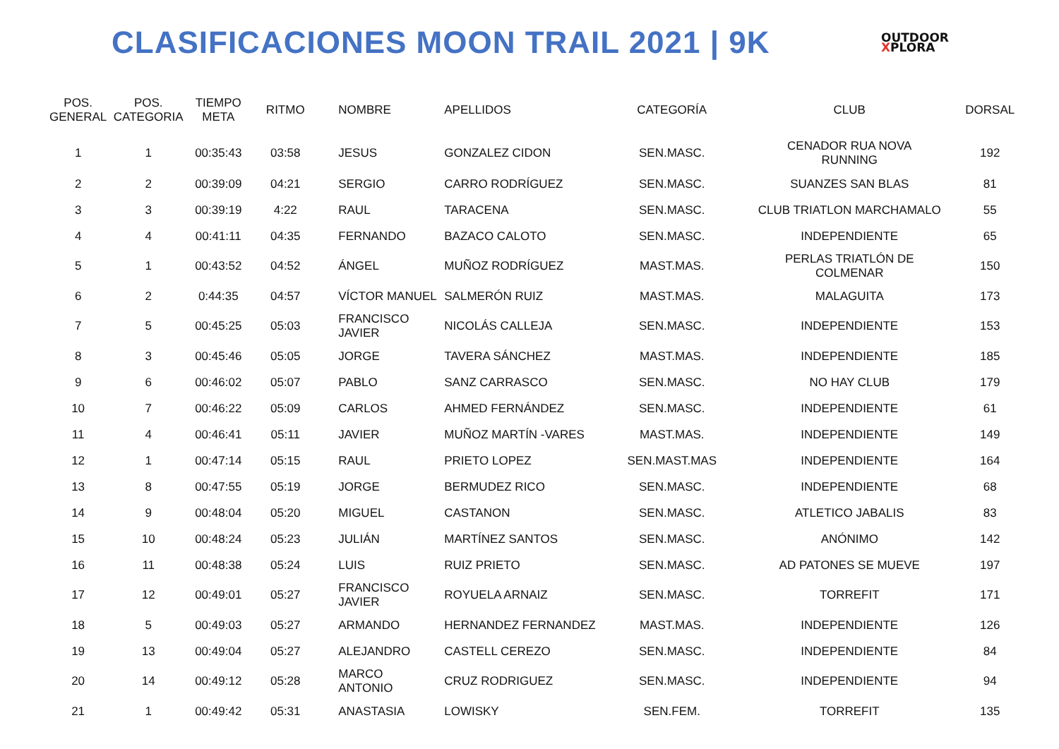CLASIFICACIONES MOON TRAIL 2021 | 9K
OUTDOOR
XPLORA
| POS. GENERAL | POS. CATEGORIA | TIEMPO META | RITMO | NOMBRE | APELLIDOS | CATEGORÍA | CLUB | DORSAL |
| --- | --- | --- | --- | --- | --- | --- | --- | --- |
| 1 | 1 | 00:35:43 | 03:58 | JESUS | GONZALEZ CIDON | SEN.MASC. | CENADOR RUA NOVA RUNNING | 192 |
| 2 | 2 | 00:39:09 | 04:21 | SERGIO | CARRO RODRÍGUEZ | SEN.MASC. | SUANZES SAN BLAS | 81 |
| 3 | 3 | 00:39:19 | 4:22 | RAUL | TARACENA | SEN.MASC. | CLUB TRIATLON MARCHAMALO | 55 |
| 4 | 4 | 00:41:11 | 04:35 | FERNANDO | BAZACO CALOTO | SEN.MASC. | INDEPENDIENTE | 65 |
| 5 | 1 | 00:43:52 | 04:52 | ÁNGEL | MUÑOZ RODRÍGUEZ | MAST.MAS. | PERLAS TRIATLÓN DE COLMENAR | 150 |
| 6 | 2 | 0:44:35 | 04:57 | VÍCTOR MANUEL | SALMERÓN RUIZ | MAST.MAS. | MALAGUITA | 173 |
| 7 | 5 | 00:45:25 | 05:03 | FRANCISCO JAVIER | NICOLÁS CALLEJA | SEN.MASC. | INDEPENDIENTE | 153 |
| 8 | 3 | 00:45:46 | 05:05 | JORGE | TAVERA SÁNCHEZ | MAST.MAS. | INDEPENDIENTE | 185 |
| 9 | 6 | 00:46:02 | 05:07 | PABLO | SANZ CARRASCO | SEN.MASC. | NO HAY CLUB | 179 |
| 10 | 7 | 00:46:22 | 05:09 | CARLOS | AHMED FERNÁNDEZ | SEN.MASC. | INDEPENDIENTE | 61 |
| 11 | 4 | 00:46:41 | 05:11 | JAVIER | MUÑOZ MARTÍN -VARES | MAST.MAS. | INDEPENDIENTE | 149 |
| 12 | 1 | 00:47:14 | 05:15 | RAUL | PRIETO LOPEZ | SEN.MAST.MAS | INDEPENDIENTE | 164 |
| 13 | 8 | 00:47:55 | 05:19 | JORGE | BERMUDEZ RICO | SEN.MASC. | INDEPENDIENTE | 68 |
| 14 | 9 | 00:48:04 | 05:20 | MIGUEL | CASTANON | SEN.MASC. | ATLETICO JABALIS | 83 |
| 15 | 10 | 00:48:24 | 05:23 | JULIÁN | MARTÍNEZ SANTOS | SEN.MASC. | ANÓNIMO | 142 |
| 16 | 11 | 00:48:38 | 05:24 | LUIS | RUIZ PRIETO | SEN.MASC. | AD PATONES SE MUEVE | 197 |
| 17 | 12 | 00:49:01 | 05:27 | FRANCISCO JAVIER | ROYUELA ARNAIZ | SEN.MASC. | TORREFIT | 171 |
| 18 | 5 | 00:49:03 | 05:27 | ARMANDO | HERNANDEZ FERNANDEZ | MAST.MAS. | INDEPENDIENTE | 126 |
| 19 | 13 | 00:49:04 | 05:27 | ALEJANDRO | CASTELL CEREZO | SEN.MASC. | INDEPENDIENTE | 84 |
| 20 | 14 | 00:49:12 | 05:28 | MARCO ANTONIO | CRUZ RODRIGUEZ | SEN.MASC. | INDEPENDIENTE | 94 |
| 21 | 1 | 00:49:42 | 05:31 | ANASTASIA | LOWISKY | SEN.FEM. | TORREFIT | 135 |